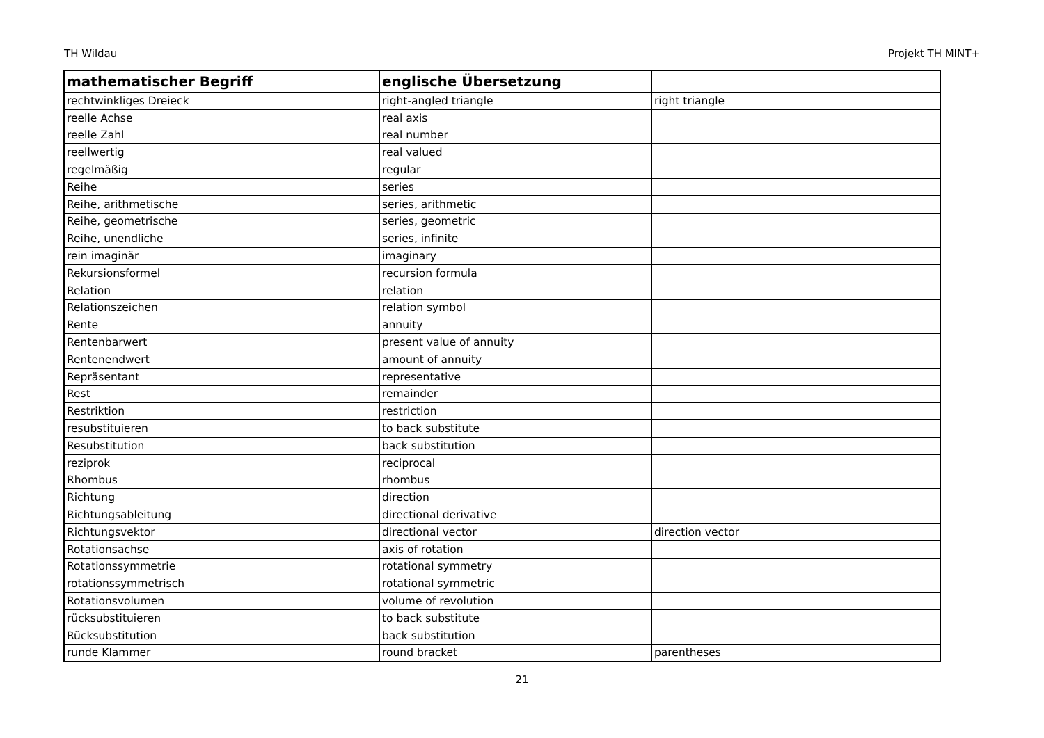TH Wildau Projekt TH MINT+
| mathematischer Begriff | englische Übersetzung | |
| --- | --- | --- |
| rechtwinkliges Dreieck | right-angled triangle | right triangle |
| reelle Achse | real axis | |
| reelle Zahl | real number | |
| reellwertig | real valued | |
| regelmäßig | regular | |
| Reihe | series | |
| Reihe, arithmetische | series, arithmetic | |
| Reihe, geometrische | series, geometric | |
| Reihe, unendliche | series, infinite | |
| rein imaginär | imaginary | |
| Rekursionsformel | recursion formula | |
| Relation | relation | |
| Relationszeichen | relation symbol | |
| Rente | annuity | |
| Rentenbarwert | present value of annuity | |
| Rentenendwert | amount of annuity | |
| Repräsentant | representative | |
| Rest | remainder | |
| Restriktion | restriction | |
| resubstituieren | to back substitute | |
| Resubstitution | back substitution | |
| reziprok | reciprocal | |
| Rhombus | rhombus | |
| Richtung | direction | |
| Richtungsableitung | directional derivative | |
| Richtungsvektor | directional vector | direction vector |
| Rotationsachse | axis of rotation | |
| Rotationssymmetrie | rotational symmetry | |
| rotationssymmetrisch | rotational symmetric | |
| Rotationsvolumen | volume of revolution | |
| rücksubstituieren | to back substitute | |
| Rücksubstitution | back substitution | |
| runde Klammer | round bracket | parentheses |
21